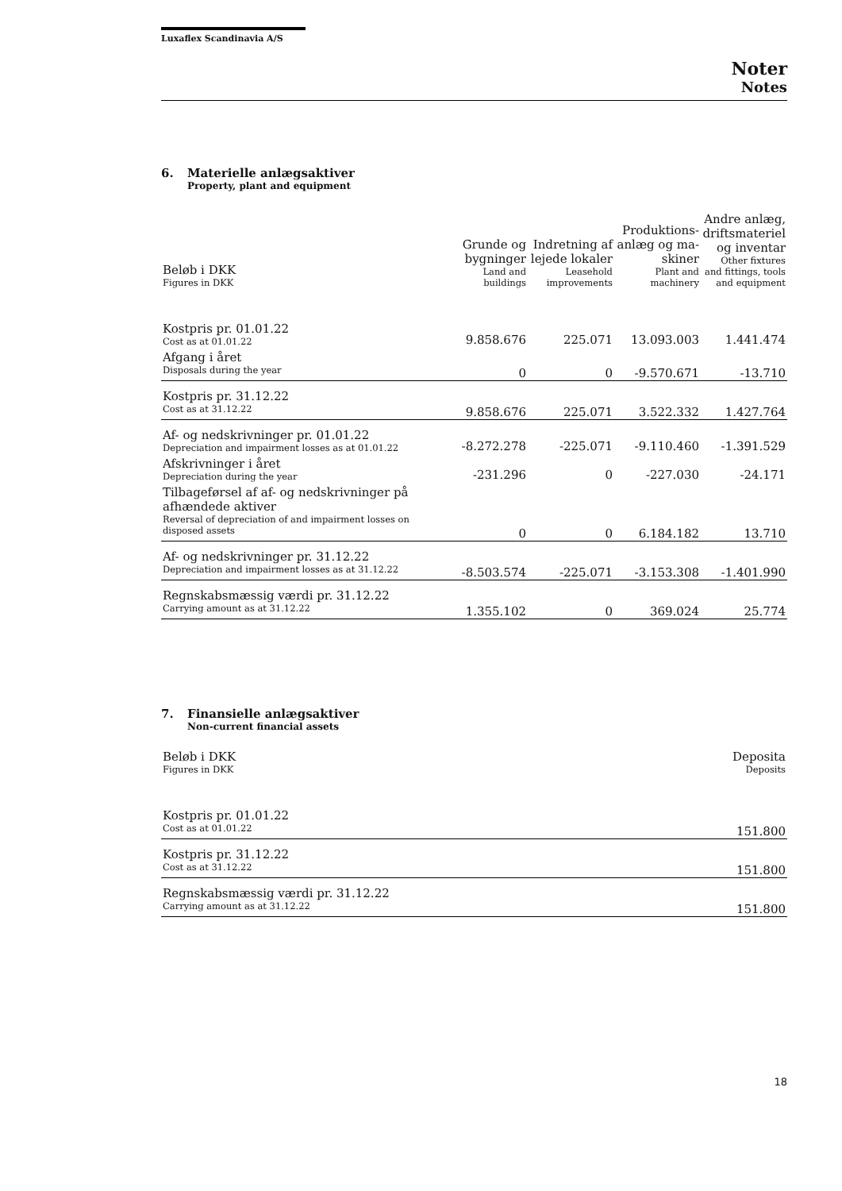Luxaflex Scandinavia A/S
Noter
Notes
6. Materielle anlægsaktiver
Property, plant and equipment
| Beløb i DKK Figures in DKK | Grunde og bygninger Land and buildings | Indretning af lejede lokaler Leasehold improvements | Produktions-anlæg og ma-skiner Plant and machinery | Andre anlæg, driftsmateriel og inventar Other fixtures and fittings, tools and equipment |
| --- | --- | --- | --- | --- |
| Kostpris pr. 01.01.22 Cost as at 01.01.22 | 9.858.676 | 225.071 | 13.093.003 | 1.441.474 |
| Afgang i året Disposals during the year | 0 | 0 | -9.570.671 | -13.710 |
| Kostpris pr. 31.12.22 Cost as at 31.12.22 | 9.858.676 | 225.071 | 3.522.332 | 1.427.764 |
| Af- og nedskrivninger pr. 01.01.22 Depreciation and impairment losses as at 01.01.22 | -8.272.278 | -225.071 | -9.110.460 | -1.391.529 |
| Afskrivninger i året Depreciation during the year | -231.296 | 0 | -227.030 | -24.171 |
| Tilbageførsel af af- og nedskrivninger på afhændede aktiver Reversal of depreciation of and impairment losses on disposed assets | 0 | 0 | 6.184.182 | 13.710 |
| Af- og nedskrivninger pr. 31.12.22 Depreciation and impairment losses as at 31.12.22 | -8.503.574 | -225.071 | -3.153.308 | -1.401.990 |
| Regnskabsmæssig værdi pr. 31.12.22 Carrying amount as at 31.12.22 | 1.355.102 | 0 | 369.024 | 25.774 |
7. Finansielle anlægsaktiver
Non-current financial assets
| Beløb i DKK Figures in DKK | Deposita Deposits |
| --- | --- |
| Kostpris pr. 01.01.22 Cost as at 01.01.22 | 151.800 |
| Kostpris pr. 31.12.22 Cost as at 31.12.22 | 151.800 |
| Regnskabsmæssig værdi pr. 31.12.22 Carrying amount as at 31.12.22 | 151.800 |
18